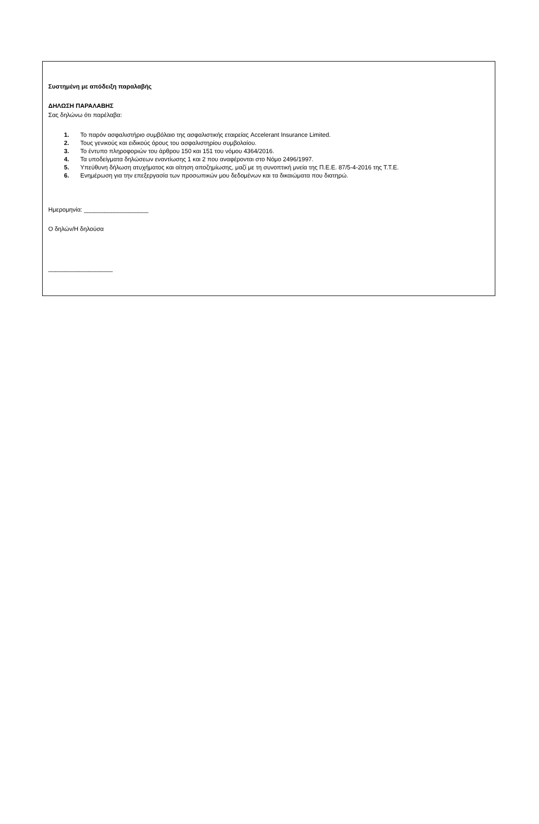Συστημένη με απόδειξη παραλαβής
ΔΗΛΩΣΗ ΠΑΡΑΛΑΒΗΣ
Σας δηλώνω ότι παρέλαβα:
1. Το παρόν ασφαλιστήριο συμβόλαιο της ασφαλιστικής εταιρείας Accelerant Insurance Limited.
2. Τους γενικούς και ειδικούς όρους του ασφαλιστηρίου συμβολαίου.
3. Το έντυπο πληροφοριών του άρθρου 150 και 151 του νόμου 4364/2016.
4. Τα υποδείγματα δηλώσεων εναντίωσης 1 και 2 που αναφέρονται στο Νόμο 2496/1997.
5. Υπεύθυνη δήλωση ατυχήματος και αίτηση αποζημίωσης, μαζί με τη συνοπτική μνεία της Π.Ε.Ε. 87/5-4-2016 της Τ.Τ.Ε.
6. Ενημέρωση για την επεξεργασία των προσωπικών μου δεδομένων και τα δικαιώματα που διατηρώ.
Ημερομηνία: ___________________
Ο δηλών/Η δηλούσα
___________________